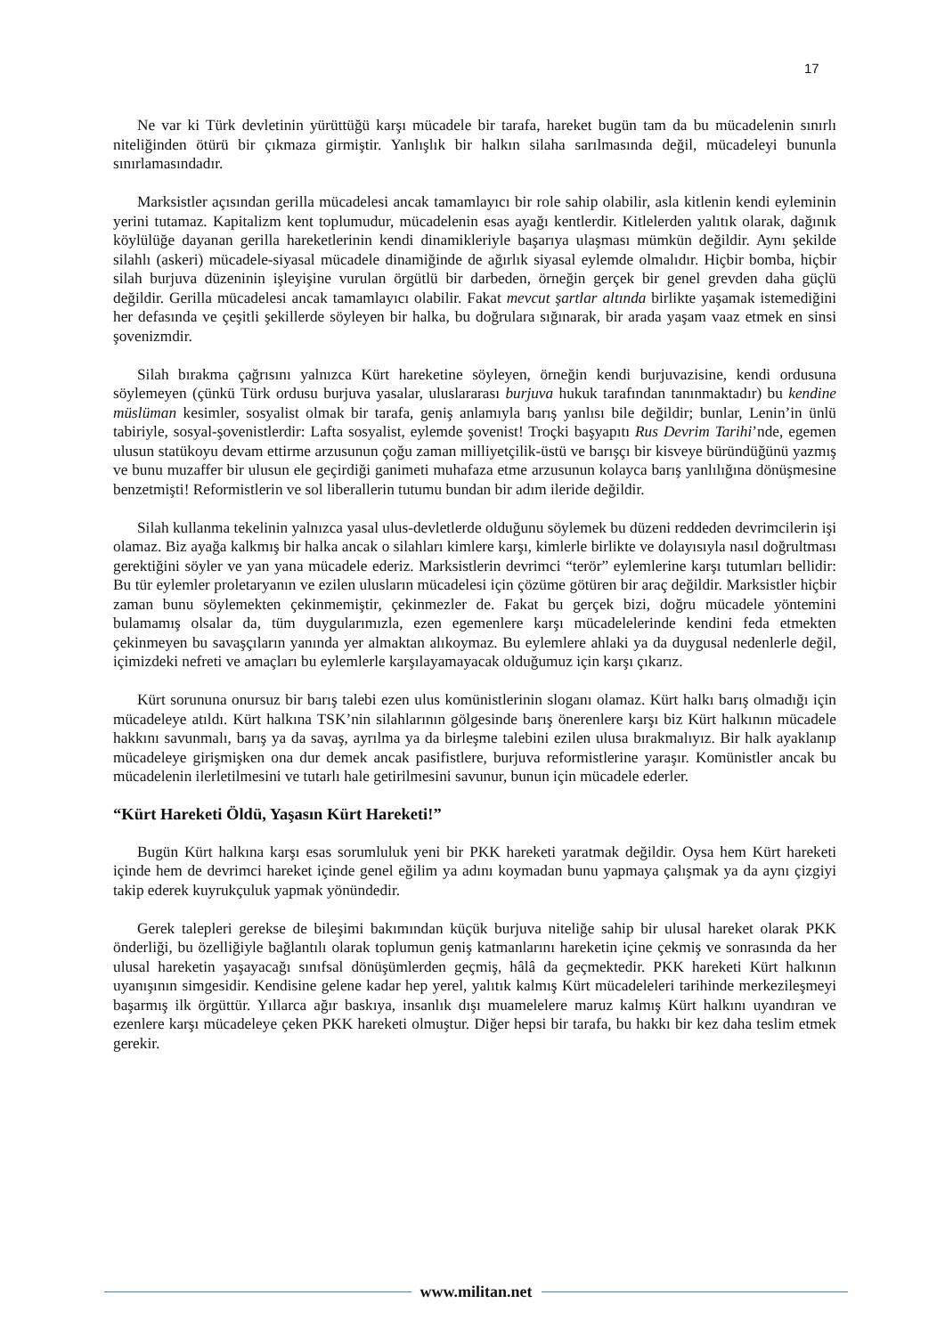17
Ne var ki Türk devletinin yürüttüğü karşı mücadele bir tarafa, hareket bugün tam da bu mücadelenin sınırlı niteliğinden ötürü bir çıkmaza girmiştir. Yanlışlık bir halkın silaha sarılmasında değil, mücadeleyi bununla sınırlamasındadır.
Marksistler açısından gerilla mücadelesi ancak tamamlayıcı bir role sahip olabilir, asla kitlenin kendi eyleminin yerini tutamaz. Kapitalizm kent toplumudur, mücadelenin esas ayağı kentlerdir. Kitlelerden yalıtık olarak, dağınık köylülüğe dayanan gerilla hareketlerinin kendi dinamikleriyle başarıya ulaşması mümkün değildir. Aynı şekilde silahlı (askeri) mücadele-siyasal mücadele dinamiğinde de ağırlık siyasal eylemde olmalıdır. Hiçbir bomba, hiçbir silah burjuva düzeninin işleyişine vurulan örgütlü bir darbeden, örneğin gerçek bir genel grevden daha güçlü değildir. Gerilla mücadelesi ancak tamamlayıcı olabilir. Fakat mevcut şartlar altında birlikte yaşamak istemediğini her defasında ve çeşitli şekillerde söyleyen bir halka, bu doğrulara sığınarak, bir arada yaşam vaaz etmek en sinsi şovenizmdir.
Silah bırakma çağrısını yalnızca Kürt hareketine söyleyen, örneğin kendi burjuvazisine, kendi ordusuna söylemeyen (çünkü Türk ordusu burjuva yasalar, uluslararası burjuva hukuk tarafından tanınmaktadır) bu kendine müslüman kesimler, sosyalist olmak bir tarafa, geniş anlamıyla barış yanlısı bile değildir; bunlar, Lenin’in ünlü tabiriyle, sosyal-şovenistlerdir: Lafta sosyalist, eylemde şovenist! Troçki başyapıtı Rus Devrim Tarihi’nde, egemen ulusun statükoyu devam ettirme arzusunun çoğu zaman milliyetçilik-üstü ve barışçı bir kisveye büründüğünü yazmış ve bunu muzaffer bir ulusun ele geçirdiği ganimeti muhafaza etme arzusunun kolayca barış yanlılığına dönüşmesine benzetmişti! Reformistlerin ve sol liberallerin tutumu bundan bir adım ileride değildir.
Silah kullanma tekelinin yalnızca yasal ulus-devletlerde olduğunu söylemek bu düzeni reddeden devrimcilerin işi olamaz. Biz ayağa kalkmış bir halka ancak o silahları kimlere karşı, kimlerle birlikte ve dolayısıyla nasıl doğrultması gerektiğini söyler ve yan yana mücadele ederiz. Marksistlerin devrimci “terör” eylemlerine karşı tutumları bellidir: Bu tür eylemler proletaryanın ve ezilen ulusların mücadelesi için çözüme götüren bir araç değildir. Marksistler hiçbir zaman bunu söylemekten çekinmemiştir, çekinmezler de. Fakat bu gerçek bizi, doğru mücadele yöntemini bulamamış olsalar da, tüm duygularımızla, ezen egemenlere karşı mücadelelerinde kendini feda etmekten çekinmeyen bu savaşçıların yanında yer almaktan alıkoymaz. Bu eylemlere ahlaki ya da duygusal nedenlerle değil, içimizdeki nefreti ve amaçları bu eylemlerle karşılayamayacak olduğumuz için karşı çıkarız.
Kürt sorununa onursuz bir barış talebi ezen ulus komünistlerinin sloganı olamaz. Kürt halkı barış olmadığı için mücadeleye atıldı. Kürt halkına TSK’nin silahlarının gölgesinde barış önerenlere karşı biz Kürt halkının mücadele hakkını savunmalı, barış ya da savaş, ayrılma ya da birleşme talebini ezilen ulusa bırakmalıyız. Bir halk ayaklanıp mücadeleye girişmişken ona dur demek ancak pasifistlere, burjuva reformistlerine yaraşır. Komünistler ancak bu mücadelenin ilerletilmesini ve tutarlı hale getirilmesini savunur, bunun için mücadele ederler.
“Kürt Hareketi Öldü, Yaşasın Kürt Hareketi!”
Bugün Kürt halkına karşı esas sorumluluk yeni bir PKK hareketi yaratmak değildir. Oysa hem Kürt hareketi içinde hem de devrimci hareket içinde genel eğilim ya adını koymadan bunu yapmaya çalışmak ya da aynı çizgiyi takip ederek kuyrukçuluk yapmak yönündedir.
Gerek talepleri gerekse de bileşimi bakımından küçük burjuva niteliğe sahip bir ulusal hareket olarak PKK önderliği, bu özelliğiyle bağlantılı olarak toplumun geniş katmanlarını hareketin içine çekmiş ve sonrasında da her ulusal hareketin yaşayacağı sınıfsal dönüşümlerden geçmiş, hâlâ da geçmektedir. PKK hareketi Kürt halkının uyanışının simgesidir. Kendisine gelene kadar hep yerel, yalıtık kalmış Kürt mücadeleleri tarihinde merkezileşmeyi başarmış ilk örgüttür. Yıllarca ağır baskıya, insanlık dışı muamelelere maruz kalmış Kürt halkını uyandıran ve ezenlere karşı mücadeleye çeken PKK hareketi olmuştur. Diğer hepsi bir tarafa, bu hakkı bir kez daha teslim etmek gerekir.
www.militan.net